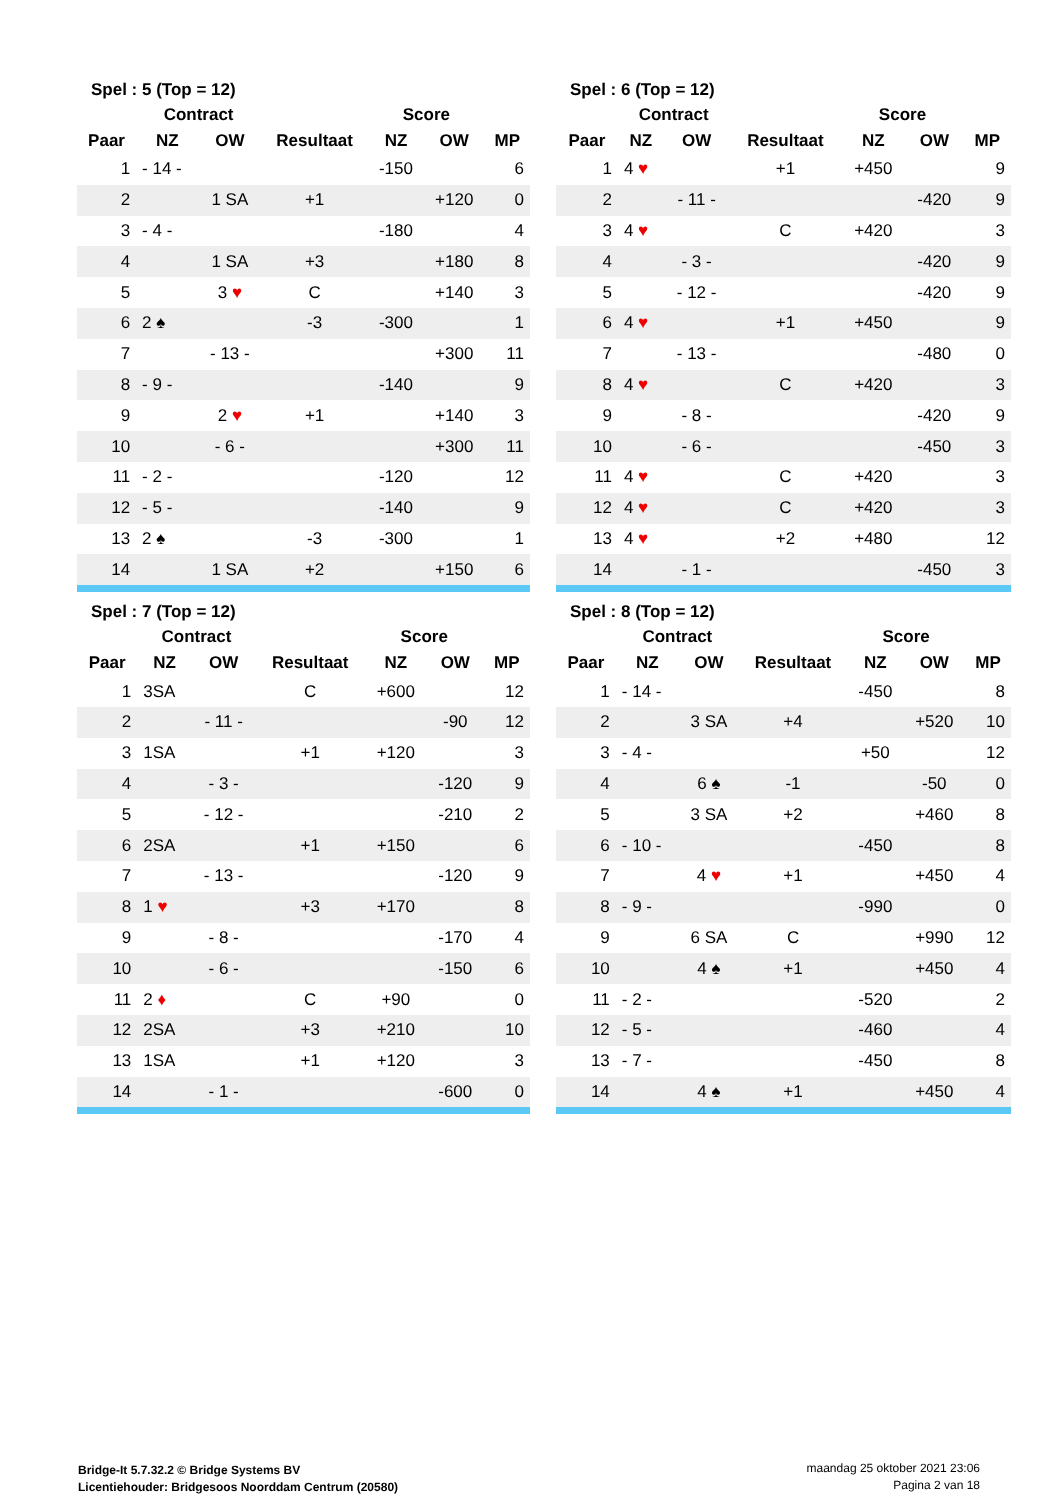| Spel : 5 (Top = 12) | | | | | | |
| | Contract | | | Score | | |
| Paar | NZ | OW | Resultaat | NZ | OW | MP |
| 1 | - 14 - | | | -150 | | 6 |
| 2 | | 1 SA | +1 | | +120 | 0 |
| 3 | - 4 - | | | -180 | | 4 |
| 4 | | 1 SA | +3 | | +180 | 8 |
| 5 | | 3 ♥ | C | | +140 | 3 |
| 6 | 2 ♠ | | -3 | -300 | | 1 |
| 7 | | - 13 - | | | +300 | 11 |
| 8 | - 9 - | | | -140 | | 9 |
| 9 | | 2 ♥ | +1 | | +140 | 3 |
| 10 | | - 6 - | | | +300 | 11 |
| 11 | - 2 - | | | -120 | | 12 |
| 12 | - 5 - | | | -140 | | 9 |
| 13 | 2 ♠ | | -3 | -300 | | 1 |
| 14 | | 1 SA | +2 | | +150 | 6 |
| Spel : 6 (Top = 12) | | | | | | |
| | Contract | | | Score | | |
| Paar | NZ | OW | Resultaat | NZ | OW | MP |
| 1 | 4 ♥ | | +1 | +450 | | 9 |
| 2 | | - 11 - | | | -420 | 9 |
| 3 | 4 ♥ | | C | +420 | | 3 |
| 4 | | - 3 - | | | -420 | 9 |
| 5 | | - 12 - | | | -420 | 9 |
| 6 | 4 ♥ | | +1 | +450 | | 9 |
| 7 | | - 13 - | | | -480 | 0 |
| 8 | 4 ♥ | | C | +420 | | 3 |
| 9 | | - 8 - | | | -420 | 9 |
| 10 | | - 6 - | | | -450 | 3 |
| 11 | 4 ♥ | | C | +420 | | 3 |
| 12 | 4 ♥ | | C | +420 | | 3 |
| 13 | 4 ♥ | | +2 | +480 | | 12 |
| 14 | | - 1 - | | | -450 | 3 |
| Spel : 7 (Top = 12) | | | | | | |
| | Contract | | | Score | | |
| Paar | NZ | OW | Resultaat | NZ | OW | MP |
| 1 | 3SA | | C | +600 | | 12 |
| 2 | | - 11 - | | | -90 | 12 |
| 3 | 1SA | | +1 | +120 | | 3 |
| 4 | | - 3 - | | | -120 | 9 |
| 5 | | - 12 - | | | -210 | 2 |
| 6 | 2SA | | +1 | +150 | | 6 |
| 7 | | - 13 - | | | -120 | 9 |
| 8 | 1 ♥ | | +3 | +170 | | 8 |
| 9 | | - 8 - | | | -170 | 4 |
| 10 | | - 6 - | | | -150 | 6 |
| 11 | 2 ♦ | | C | +90 | | 0 |
| 12 | 2SA | | +3 | +210 | | 10 |
| 13 | 1SA | | +1 | +120 | | 3 |
| 14 | | - 1 - | | | -600 | 0 |
| Spel : 8 (Top = 12) | | | | | | |
| | Contract | | | Score | | |
| Paar | NZ | OW | Resultaat | NZ | OW | MP |
| 1 | - 14 - | | | -450 | | 8 |
| 2 | | 3 SA | +4 | | +520 | 10 |
| 3 | - 4 - | | | +50 | | 12 |
| 4 | | 6 ♠ | -1 | | -50 | 0 |
| 5 | | 3 SA | +2 | | +460 | 8 |
| 6 | - 10 - | | | -450 | | 8 |
| 7 | | 4 ♥ | +1 | | +450 | 4 |
| 8 | - 9 - | | | -990 | | 0 |
| 9 | | 6 SA | C | | +990 | 12 |
| 10 | | 4 ♠ | +1 | | +450 | 4 |
| 11 | - 2 - | | | -520 | | 2 |
| 12 | - 5 - | | | -460 | | 4 |
| 13 | - 7 - | | | -450 | | 8 |
| 14 | | 4 ♠ | +1 | | +450 | 4 |
Bridge-It 5.7.32.2 © Bridge Systems BV
Licentiehouder: Bridgesoos Noorddam Centrum (20580)
maandag 25 oktober 2021 23:06
Pagina 2 van 18